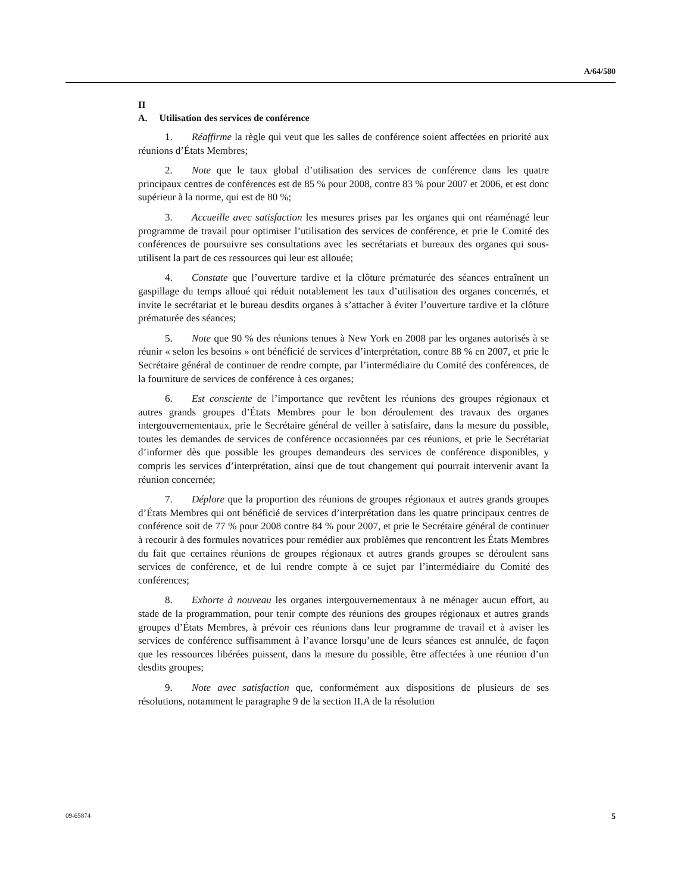A/64/580
II
A. Utilisation des services de conférence
1. Réaffirme la règle qui veut que les salles de conférence soient affectées en priorité aux réunions d’États Membres;
2. Note que le taux global d’utilisation des services de conférence dans les quatre principaux centres de conférences est de 85 % pour 2008, contre 83 % pour 2007 et 2006, et est donc supérieur à la norme, qui est de 80 %;
3. Accueille avec satisfaction les mesures prises par les organes qui ont réaménagé leur programme de travail pour optimiser l’utilisation des services de conférence, et prie le Comité des conférences de poursuivre ses consultations avec les secrétariats et bureaux des organes qui sous-utilisent la part de ces ressources qui leur est allouée;
4. Constate que l’ouverture tardive et la clôture prématurée des séances entraînent un gaspillage du temps alloué qui réduit notablement les taux d’utilisation des organes concernés, et invite le secrétariat et le bureau desdits organes à s’attacher à éviter l’ouverture tardive et la clôture prématurée des séances;
5. Note que 90 % des réunions tenues à New York en 2008 par les organes autorisés à se réunir « selon les besoins » ont bénéficié de services d’interprétation, contre 88 % en 2007, et prie le Secrétaire général de continuer de rendre compte, par l’intermédiaire du Comité des conférences, de la fourniture de services de conférence à ces organes;
6. Est consciente de l’importance que revêtent les réunions des groupes régionaux et autres grands groupes d’États Membres pour le bon déroulement des travaux des organes intergouvernementaux, prie le Secrétaire général de veiller à satisfaire, dans la mesure du possible, toutes les demandes de services de conférence occasionnées par ces réunions, et prie le Secrétariat d’informer dès que possible les groupes demandeurs des services de conférence disponibles, y compris les services d’interprétation, ainsi que de tout changement qui pourrait intervenir avant la réunion concernée;
7. Déplore que la proportion des réunions de groupes régionaux et autres grands groupes d’États Membres qui ont bénéficié de services d’interprétation dans les quatre principaux centres de conférence soit de 77 % pour 2008 contre 84 % pour 2007, et prie le Secrétaire général de continuer à recourir à des formules novatrices pour remédier aux problèmes que rencontrent les États Membres du fait que certaines réunions de groupes régionaux et autres grands groupes se déroulent sans services de conférence, et de lui rendre compte à ce sujet par l’intermédiaire du Comité des conférences;
8. Exhorte à nouveau les organes intergouvernementaux à ne ménager aucun effort, au stade de la programmation, pour tenir compte des réunions des groupes régionaux et autres grands groupes d’États Membres, à prévoir ces réunions dans leur programme de travail et à aviser les services de conférence suffisamment à l’avance lorsqu’une de leurs séances est annulée, de façon que les ressources libérées puissent, dans la mesure du possible, être affectées à une réunion d’un desdits groupes;
9. Note avec satisfaction que, conformément aux dispositions de plusieurs de ses résolutions, notamment le paragraphe 9 de la section II.A de la résolution
09-65874 5